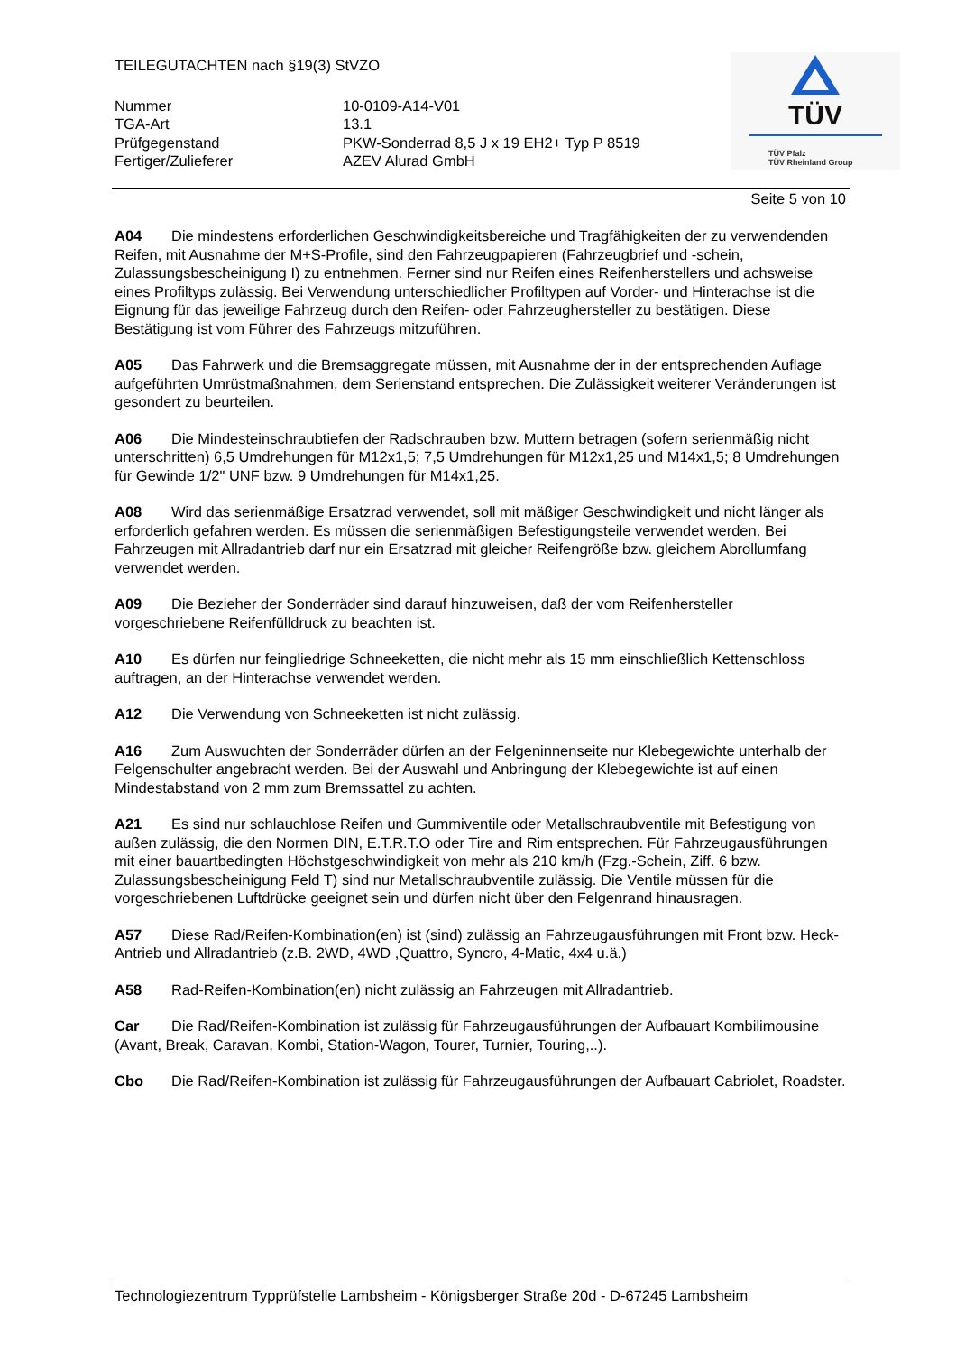TEILEGUTACHTEN nach §19(3) StVZO
Nummer 10-0109-A14-V01
TGA-Art 13.1
Prüfgegenstand PKW-Sonderrad 8,5 J x 19 EH2+ Typ P 8519
Fertiger/Zulieferer AZEV Alurad GmbH
TÜV
TÜV Pfalz
TÜV Rheinland Group
Seite 5 von 10
A04 Die mindestens erforderlichen Geschwindigkeitsbereiche und Tragfähigkeiten der zu verwendenden Reifen, mit Ausnahme der M+S-Profile, sind den Fahrzeugpapieren (Fahrzeugbrief und -schein, Zulassungsbescheinigung I) zu entnehmen. Ferner sind nur Reifen eines Reifenherstellers und achsweise eines Profiltyps zulässig. Bei Verwendung unterschiedlicher Profiltypen auf Vorder- und Hinterachse ist die Eignung für das jeweilige Fahrzeug durch den Reifen- oder Fahrzeughersteller zu bestätigen. Diese Bestätigung ist vom Führer des Fahrzeugs mitzuführen.
A05 Das Fahrwerk und die Bremsaggregate müssen, mit Ausnahme der in der entsprechenden Auflage aufgeführten Umrüstmaßnahmen, dem Serienstand entsprechen. Die Zulässigkeit weiterer Veränderungen ist gesondert zu beurteilen.
A06 Die Mindesteinschraubtiefen der Radschrauben bzw. Muttern betragen (sofern serienmäßig nicht unterschritten) 6,5 Umdrehungen für M12x1,5; 7,5 Umdrehungen für M12x1,25 und M14x1,5; 8 Umdrehungen für Gewinde 1/2" UNF bzw. 9 Umdrehungen für M14x1,25.
A08 Wird das serienmäßige Ersatzrad verwendet, soll mit mäßiger Geschwindigkeit und nicht länger als erforderlich gefahren werden. Es müssen die serienmäßigen Befestigungsteile verwendet werden. Bei Fahrzeugen mit Allradantrieb darf nur ein Ersatzrad mit gleicher Reifengröße bzw. gleichem Abrollumfang verwendet werden.
A09 Die Bezieher der Sonderräder sind darauf hinzuweisen, daß der vom Reifenhersteller vorgeschriebene Reifenfülldruck zu beachten ist.
A10 Es dürfen nur feingliedrige Schneeketten, die nicht mehr als 15 mm einschließlich Kettenschloss auftragen, an der Hinterachse verwendet werden.
A12 Die Verwendung von Schneeketten ist nicht zulässig.
A16 Zum Auswuchten der Sonderräder dürfen an der Felgeninnenseite nur Klebegewichte unterhalb der Felgenschulter angebracht werden. Bei der Auswahl und Anbringung der Klebegewichte ist auf einen Mindestabstand von 2 mm zum Bremssattel zu achten.
A21 Es sind nur schlauchlose Reifen und Gummiventile oder Metallschraubventile mit Befestigung von außen zulässig, die den Normen DIN, E.T.R.T.O oder Tire and Rim entsprechen. Für Fahrzeugausführungen mit einer bauartbedingten Höchstgeschwindigkeit von mehr als 210 km/h (Fzg.-Schein, Ziff. 6 bzw. Zulassungsbescheinigung Feld T) sind nur Metallschraubventile zulässig. Die Ventile müssen für die vorgeschriebenen Luftdrücke geeignet sein und dürfen nicht über den Felgenrand hinausragen.
A57 Diese Rad/Reifen-Kombination(en) ist (sind) zulässig an Fahrzeugausführungen mit Front bzw. Heck-Antrieb und Allradantrieb (z.B. 2WD, 4WD ,Quattro, Syncro, 4-Matic, 4x4 u.ä.)
A58 Rad-Reifen-Kombination(en) nicht zulässig an Fahrzeugen mit Allradantrieb.
Car Die Rad/Reifen-Kombination ist zulässig für Fahrzeugausführungen der Aufbauart Kombilimousine (Avant, Break, Caravan, Kombi, Station-Wagon, Tourer, Turnier, Touring,..).
Cbo Die Rad/Reifen-Kombination ist zulässig für Fahrzeugausführungen der Aufbauart Cabriolet, Roadster.
Technologiezentrum Typprüfstelle Lambsheim - Königsberger Straße 20d - D-67245 Lambsheim